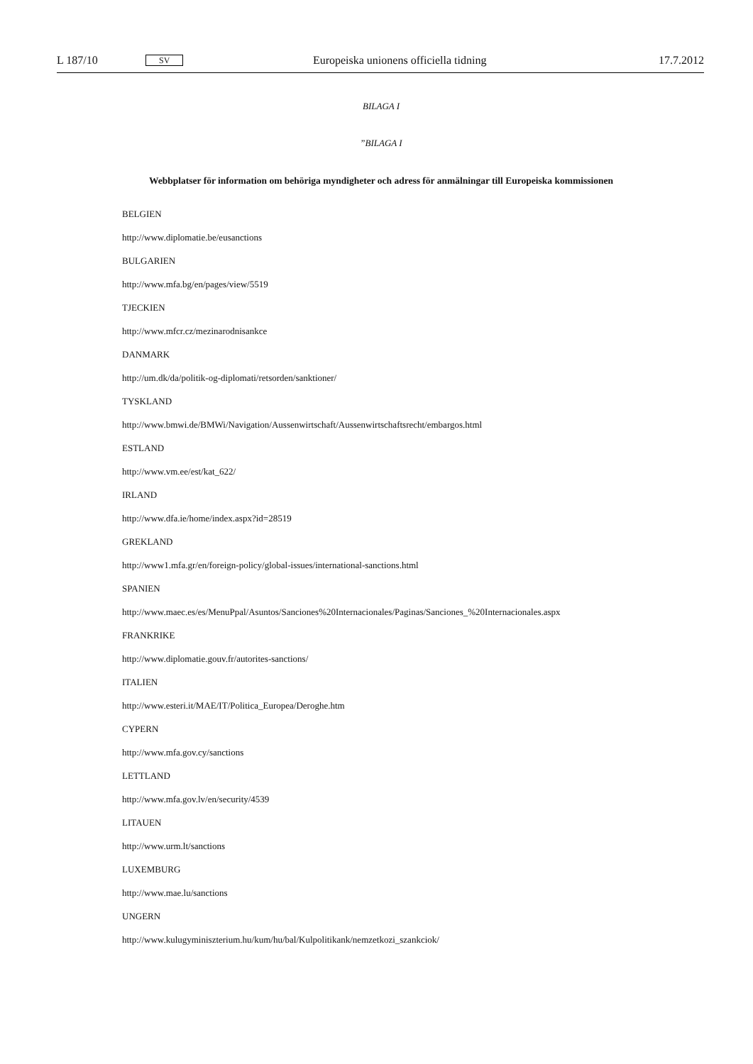L 187/10 SV Europeiska unionens officiella tidning 17.7.2012
BILAGA I
”BILAGA I
Webbplatser för information om behöriga myndigheter och adress för anmälningar till Europeiska kommissionen
BELGIEN
http://www.diplomatie.be/eusanctions
BULGARIEN
http://www.mfa.bg/en/pages/view/5519
TJECKIEN
http://www.mfcr.cz/mezinarodnisankce
DANMARK
http://um.dk/da/politik-og-diplomati/retsorden/sanktioner/
TYSKLAND
http://www.bmwi.de/BMWi/Navigation/Aussenwirtschaft/Aussenwirtschaftsrecht/embargos.html
ESTLAND
http://www.vm.ee/est/kat_622/
IRLAND
http://www.dfa.ie/home/index.aspx?id=28519
GREKLAND
http://www1.mfa.gr/en/foreign-policy/global-issues/international-sanctions.html
SPANIEN
http://www.maec.es/es/MenuPpal/Asuntos/Sanciones%20Internacionales/Paginas/Sanciones_%20Internacionales.aspx
FRANKRIKE
http://www.diplomatie.gouv.fr/autorites-sanctions/
ITALIEN
http://www.esteri.it/MAE/IT/Politica_Europea/Deroghe.htm
CYPERN
http://www.mfa.gov.cy/sanctions
LETTLAND
http://www.mfa.gov.lv/en/security/4539
LITAUEN
http://www.urm.lt/sanctions
LUXEMBURG
http://www.mae.lu/sanctions
UNGERN
http://www.kulugyminiszterium.hu/kum/hu/bal/Kulpolitikank/nemzetkozi_szankciok/